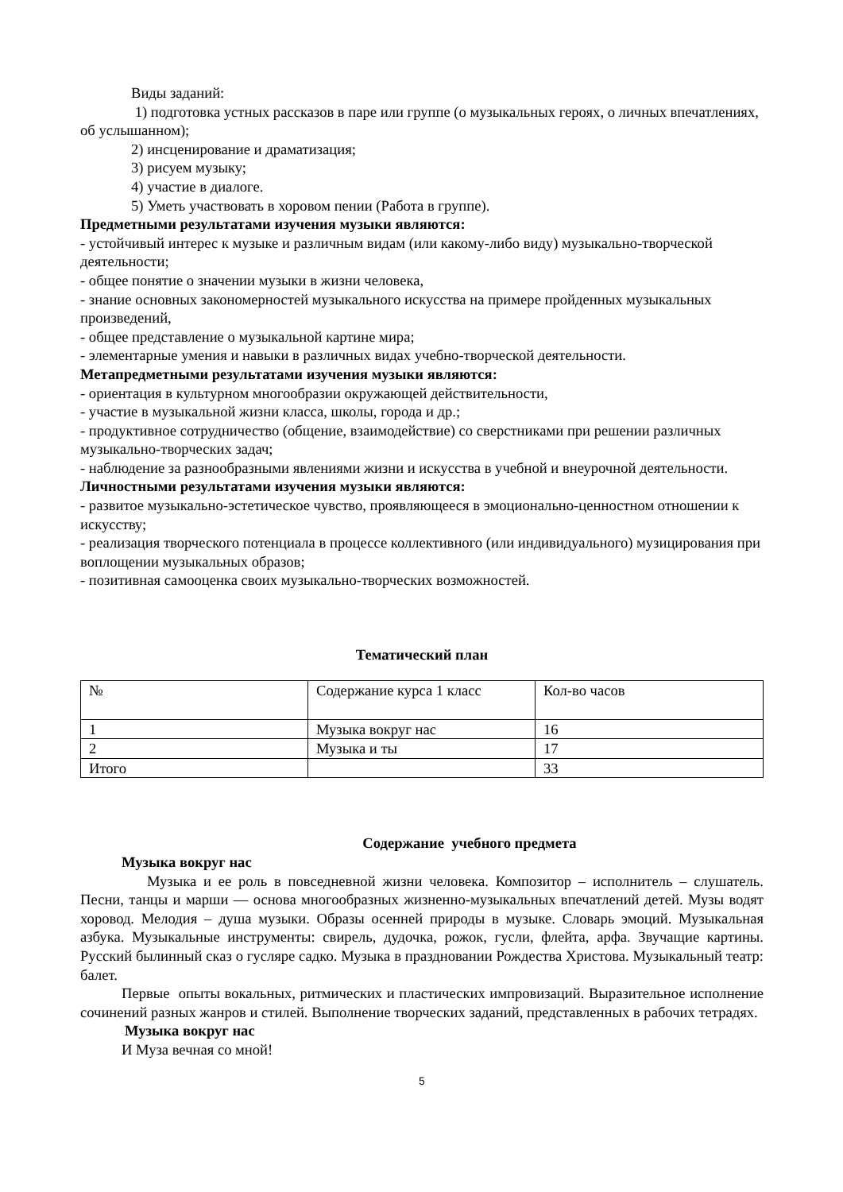Виды заданий:
1) подготовка устных рассказов в паре или группе (о музыкальных героях, о личных впечатлениях, об услышанном);
2) инсценирование и драматизация;
3) рисуем музыку;
4) участие в диалоге.
5) Уметь участвовать в хоровом пении (Работа в группе).
Предметными результатами изучения музыки являются:
- устойчивый интерес к музыке и различным видам (или какому-либо виду) музыкально-творческой деятельности;
- общее понятие о значении музыки в жизни человека,
- знание основных закономерностей музыкального искусства на примере пройденных музыкальных произведений,
- общее представление о музыкальной картине мира;
- элементарные умения и навыки в различных видах учебно-творческой деятельности.
Метапредметными результатами изучения музыки являются:
- ориентация в культурном многообразии окружающей действительности,
- участие в музыкальной жизни класса, школы, города и др.;
- продуктивное сотрудничество (общение, взаимодействие) со сверстниками при решении различных музыкально-творческих задач;
- наблюдение за разнообразными явлениями жизни и искусства в учебной и внеурочной деятельности.
Личностными результатами изучения музыки являются:
- развитое музыкально-эстетическое чувство, проявляющееся в эмоционально-ценностном отношении к искусству;
- реализация творческого потенциала в процессе коллективного (или индивидуального) музицирования при воплощении музыкальных образов;
- позитивная самооценка своих музыкально-творческих возможностей.
Тематический план
| № | Содержание курса 1 класс | Кол-во часов |
| 1 | Музыка вокруг нас | 16 |
| 2 | Музыка и ты | 17 |
| Итого | | 33 |
Содержание учебного предмета
Музыка вокруг нас
Музыка и ее роль в повседневной жизни человека. Композитор – исполнитель – слушатель. Песни, танцы и марши — основа многообразных жизненно-музыкальных впечатлений детей. Музы водят хоровод. Мелодия – душа музыки. Образы осенней природы в музыке. Словарь эмоций. Музыкальная азбука. Музыкальные инструменты: свирель, дудочка, рожок, гусли, флейта, арфа. Звучащие картины. Русский былинный сказ о гусляре садко. Музыка в праздновании Рождества Христова. Музыкальный театр: балет.
Первые опыты вокальных, ритмических и пластических импровизаций. Выразительное исполнение сочинений разных жанров и стилей. Выполнение творческих заданий, представленных в рабочих тетрадях.
Музыка вокруг нас
И Муза вечная со мной!
5